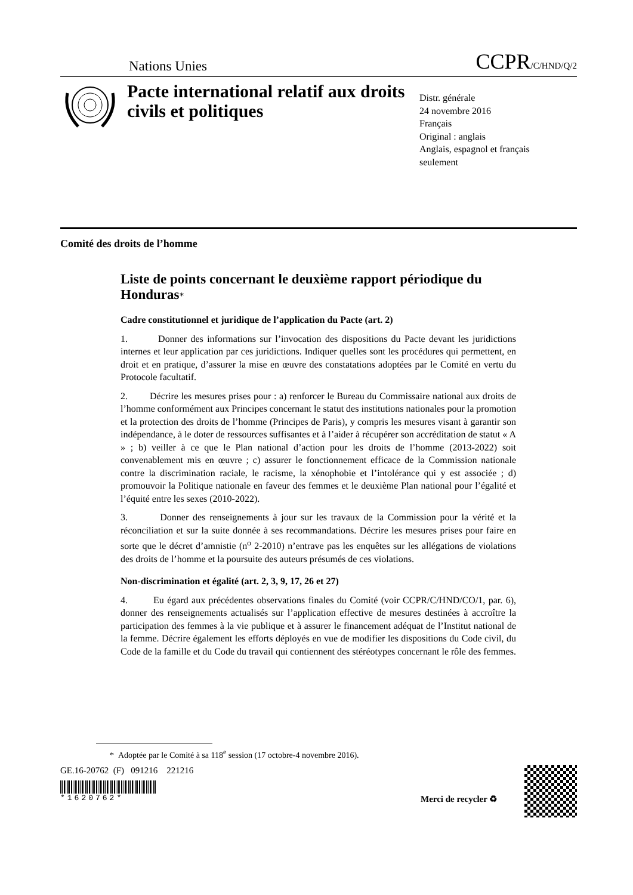Nations Unies
CCPR/C/HND/Q/2
Pacte international relatif aux droits civils et politiques
Distr. générale
24 novembre 2016
Français
Original : anglais
Anglais, espagnol et français
seulement
Comité des droits de l’homme
Liste de points concernant le deuxième rapport périodique du Honduras*
Cadre constitutionnel et juridique de l’application du Pacte (art. 2)
1. Donner des informations sur l’invocation des dispositions du Pacte devant les juridictions internes et leur application par ces juridictions. Indiquer quelles sont les procédures qui permettent, en droit et en pratique, d’assurer la mise en œuvre des constatations adoptées par le Comité en vertu du Protocole facultatif.
2. Décrire les mesures prises pour : a) renforcer le Bureau du Commissaire national aux droits de l’homme conformément aux Principes concernant le statut des institutions nationales pour la promotion et la protection des droits de l’homme (Principes de Paris), y compris les mesures visant à garantir son indépendance, à le doter de ressources suffisantes et à l’aider à récupérer son accréditation de statut « A » ; b) veiller à ce que le Plan national d’action pour les droits de l’homme (2013-2022) soit convenablement mis en œuvre ; c) assurer le fonctionnement efficace de la Commission nationale contre la discrimination raciale, le racisme, la xénophobie et l’intolérance qui y est associée ; d) promouvoir la Politique nationale en faveur des femmes et le deuxième Plan national pour l’égalité et l’équité entre les sexes (2010-2022).
3. Donner des renseignements à jour sur les travaux de la Commission pour la vérité et la réconciliation et sur la suite donnée à ses recommandations. Décrire les mesures prises pour faire en sorte que le décret d’amnistie (n<sup>o</sup> 2-2010) n’entrave pas les enquêtes sur les allégations de violations des droits de l’homme et la poursuite des auteurs présumés de ces violations.
Non-discrimination et égalité (art. 2, 3, 9, 17, 26 et 27)
4. Eu égard aux précédentes observations finales du Comité (voir CCPR/C/HND/CO/1, par. 6), donner des renseignements actualisés sur l’application effective de mesures destinées à accroître la participation des femmes à la vie publique et à assurer le financement adéquat de l’Institut national de la femme. Décrire également les efforts déployés en vue de modifier les dispositions du Code civil, du Code de la famille et du Code du travail qui contiennent des stéréotypes concernant le rôle des femmes.
* Adoptée par le Comité à sa 118<sup>e</sup> session (17 octobre-4 novembre 2016).
GE.16-20762 (F) 091216 221216
*1620762*
Merci de recycler ♻